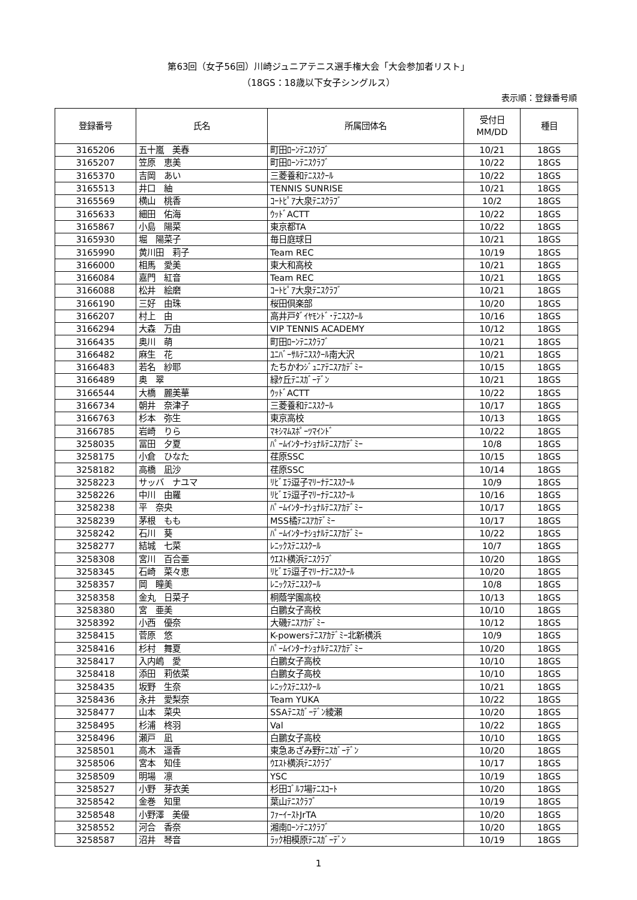第63回（女子56回）川崎ジュニアテニス選手権大会「大会参加者リスト」
（18GS：18歳以下女子シングルス）
表示順：登録番号順
| 登録番号 | 氏名 | 所属団体名 | 受付日 MM/DD | 種目 |
| --- | --- | --- | --- | --- |
| 3165206 | 五十嵐 美春 | 町田ﾛｰﾝﾃﾆｽｸﾗﾌﾞ | 10/21 | 18GS |
| 3165207 | 笠原 恵美 | 町田ﾛｰﾝﾃﾆｽｸﾗﾌﾞ | 10/22 | 18GS |
| 3165370 | 吉岡 あい | 三菱養和ﾃﾆｽｽｸｰﾙ | 10/22 | 18GS |
| 3165513 | 井口 紬 | TENNIS SUNRISE | 10/21 | 18GS |
| 3165569 | 横山 桃香 | ｺｰﾄﾋﾟｱ大泉ﾃﾆｽｸﾗﾌﾞ | 10/2 | 18GS |
| 3165633 | 細田 佑海 | ｳｯﾄﾞACTT | 10/22 | 18GS |
| 3165867 | 小島 陽菜 | 東京都TA | 10/22 | 18GS |
| 3165930 | 堀 陽菜子 | 毎日庭球日 | 10/21 | 18GS |
| 3165990 | 黄川田 莉子 | Team REC | 10/19 | 18GS |
| 3166000 | 相馬 愛美 | 東大和高校 | 10/21 | 18GS |
| 3166084 | 嘉門 紅音 | Team REC | 10/21 | 18GS |
| 3166088 | 松井 絵磨 | ｺｰﾄﾋﾟｱ大泉ﾃﾆｽｸﾗﾌﾞ | 10/21 | 18GS |
| 3166190 | 三好 由珠 | 桜田倶楽部 | 10/20 | 18GS |
| 3166207 | 村上 由 | 高井戸ﾀﾞｲﾔﾓﾝﾄﾞ･ﾃﾆｽｽｸｰﾙ | 10/16 | 18GS |
| 3166294 | 大森 万由 | VIP TENNIS ACADEMY | 10/12 | 18GS |
| 3166435 | 奥川 萌 | 町田ﾛｰﾝﾃﾆｽｸﾗﾌﾞ | 10/21 | 18GS |
| 3166482 | 麻生 花 | ﾕﾆﾊﾞｰｻﾙﾃﾆｽｽｸｰﾙ南大沢 | 10/21 | 18GS |
| 3166483 | 若名 紗耶 | たちかわｼﾞｭﾆｱﾃﾆｽｱｶﾃﾞﾐｰ | 10/15 | 18GS |
| 3166489 | 奥 翠 | 緑ｹ丘ﾃﾆｽｶﾞｰﾃﾞﾝ | 10/21 | 18GS |
| 3166544 | 大橋 麗美華 | ｳｯﾄﾞACTT | 10/22 | 18GS |
| 3166734 | 朝井 奈津子 | 三菱養和ﾃﾆｽｽｸｰﾙ | 10/17 | 18GS |
| 3166763 | 杉本 弥生 | 東京高校 | 10/13 | 18GS |
| 3166785 | 岩崎 りら | ﾏｷｼﾏﾑｽﾎﾟｰﾂﾏｲﾝﾄﾞ | 10/22 | 18GS |
| 3258035 | 冨田 夕夏 | ﾊﾟｰﾑｲﾝﾀｰﾅｼｮﾅﾙﾃﾆｽｱｶﾃﾞﾐｰ | 10/8 | 18GS |
| 3258175 | 小倉 ひなた | 荏原SSC | 10/15 | 18GS |
| 3258182 | 高橋 凪沙 | 荏原SSC | 10/14 | 18GS |
| 3258223 | サッバ ナユマ | ﾘﾋﾞｴﾗ逗子ﾏﾘｰﾅﾃﾆｽｽｸｰﾙ | 10/9 | 18GS |
| 3258226 | 中川 由羅 | ﾘﾋﾞｴﾗ逗子ﾏﾘｰﾅﾃﾆｽｽｸｰﾙ | 10/16 | 18GS |
| 3258238 | 平 奈央 | ﾊﾟｰﾑｲﾝﾀｰﾅｼｮﾅﾙﾃﾆｽｱｶﾃﾞﾐｰ | 10/17 | 18GS |
| 3258239 | 茅根 もも | MSS橘ﾃﾆｽｱｶﾃﾞﾐｰ | 10/17 | 18GS |
| 3258242 | 石川 葵 | ﾊﾟｰﾑｲﾝﾀｰﾅｼｮﾅﾙﾃﾆｽｱｶﾃﾞﾐｰ | 10/22 | 18GS |
| 3258277 | 結城 七菜 | ﾚﾆｯｸｽﾃﾆｽｽｸｰﾙ | 10/7 | 18GS |
| 3258308 | 宮川 百合亜 | ｳｴｽﾄ横浜ﾃﾆｽｸﾗﾌﾞ | 10/20 | 18GS |
| 3258345 | 石崎 菜々恵 | ﾘﾋﾞｴﾗ逗子ﾏﾘｰﾅﾃﾆｽｽｸｰﾙ | 10/20 | 18GS |
| 3258357 | 岡 瞳美 | ﾚﾆｯｸｽﾃﾆｽｽｸｰﾙ | 10/8 | 18GS |
| 3258358 | 金丸 日菜子 | 桐蔭学園高校 | 10/13 | 18GS |
| 3258380 | 宮 亜美 | 白鵬女子高校 | 10/10 | 18GS |
| 3258392 | 小西 優奈 | 大磯ﾃﾆｽｱｶﾃﾞﾐｰ | 10/12 | 18GS |
| 3258415 | 菅原 悠 | K-powersﾃﾆｽｱｶﾃﾞﾐｰ北新横浜 | 10/9 | 18GS |
| 3258416 | 杉村 舞夏 | ﾊﾟｰﾑｲﾝﾀｰﾅｼｮﾅﾙﾃﾆｽｱｶﾃﾞﾐｰ | 10/20 | 18GS |
| 3258417 | 入内嶋 愛 | 白鵬女子高校 | 10/10 | 18GS |
| 3258418 | 添田 莉依菜 | 白鵬女子高校 | 10/10 | 18GS |
| 3258435 | 坂野 生奈 | ﾚﾆｯｸｽﾃﾆｽｽｸｰﾙ | 10/21 | 18GS |
| 3258436 | 永井 愛梨奈 | Team YUKA | 10/22 | 18GS |
| 3258477 | 山本 菜央 | SSAﾃﾆｽｶﾞｰﾃﾞﾝ綾瀬 | 10/20 | 18GS |
| 3258495 | 杉浦 柊羽 | Val | 10/22 | 18GS |
| 3258496 | 瀬戸 凪 | 白鵬女子高校 | 10/10 | 18GS |
| 3258501 | 高木 遥香 | 東急あざみ野ﾃﾆｽｶﾞｰﾃﾞﾝ | 10/20 | 18GS |
| 3258506 | 宮本 知佳 | ｳｴｽﾄ横浜ﾃﾆｽｸﾗﾌﾞ | 10/17 | 18GS |
| 3258509 | 明場 凛 | YSC | 10/19 | 18GS |
| 3258527 | 小野 芽衣美 | 杉田ｺﾞﾙﾌ場ﾃﾆｽｺｰﾄ | 10/20 | 18GS |
| 3258542 | 金巻 知里 | 葉山ﾃﾆｽｸﾗﾌﾞ | 10/19 | 18GS |
| 3258548 | 小野澤 美優 | ﾌｧｰｲｰｽﾄJrTA | 10/20 | 18GS |
| 3258552 | 河合 香奈 | 湘南ﾛｰﾝﾃﾆｽｸﾗﾌﾞ | 10/20 | 18GS |
| 3258587 | 沼井 琴音 | ﾗｯｸ相模原ﾃﾆｽｶﾞｰﾃﾞﾝ | 10/19 | 18GS |
1